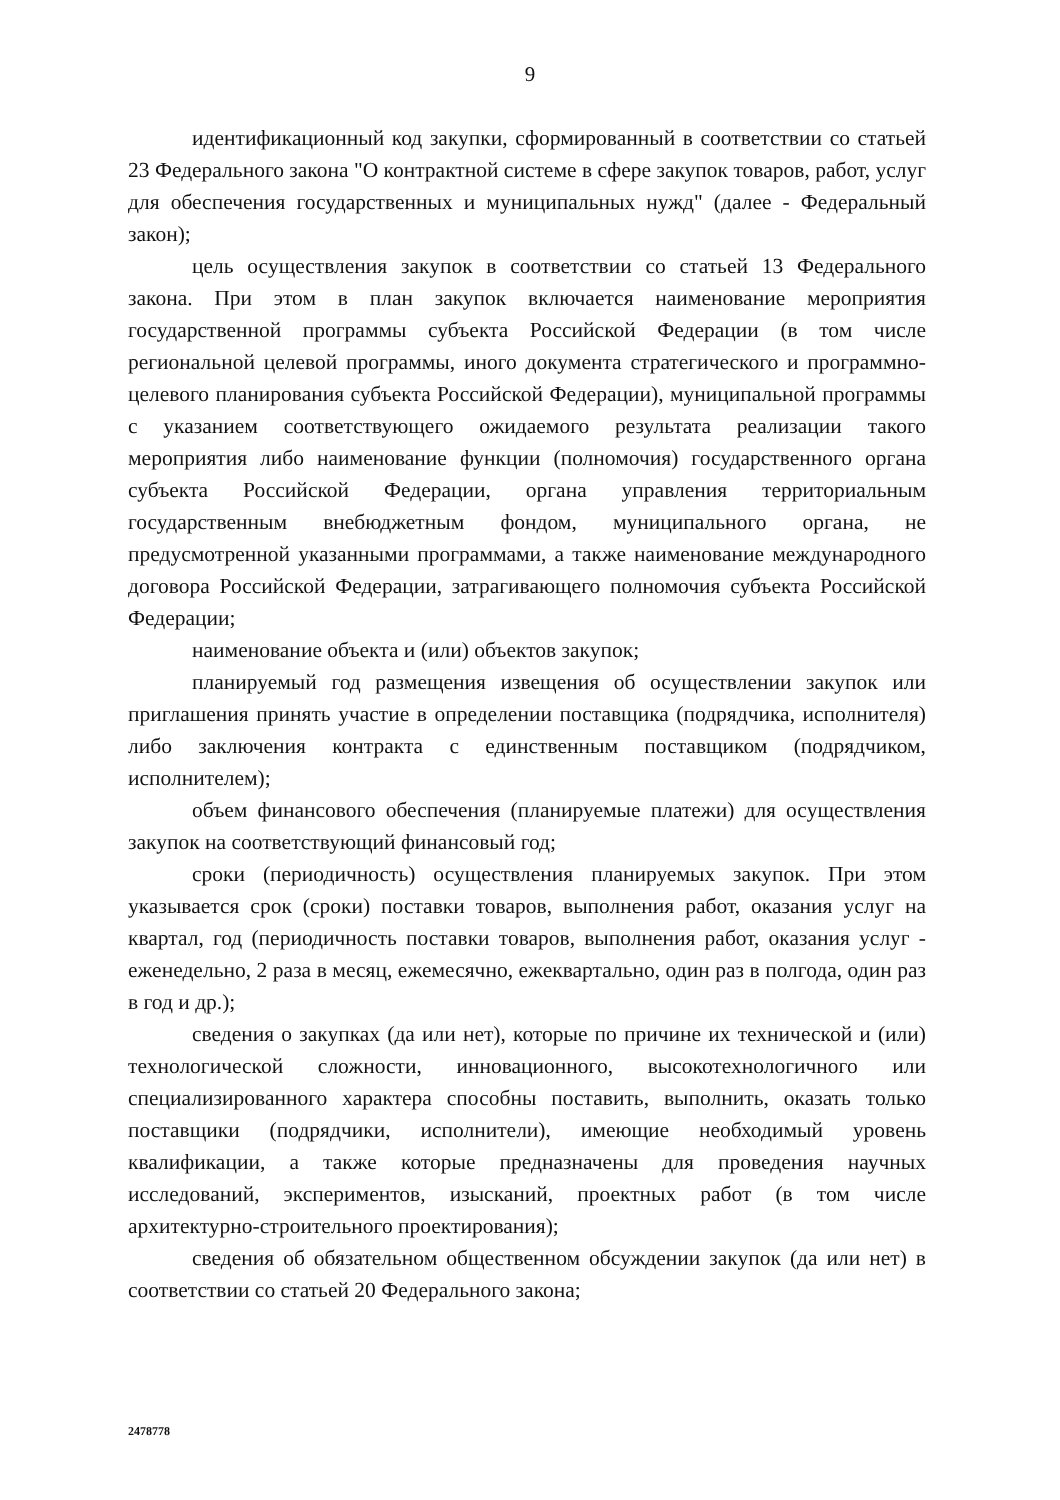9
идентификационный код закупки, сформированный в соответствии со статьей 23 Федерального закона "О контрактной системе в сфере закупок товаров, работ, услуг для обеспечения государственных и муниципальных нужд" (далее - Федеральный закон);
цель осуществления закупок в соответствии со статьей 13 Федерального закона. При этом в план закупок включается наименование мероприятия государственной программы субъекта Российской Федерации (в том числе региональной целевой программы, иного документа стратегического и программно-целевого планирования субъекта Российской Федерации), муниципальной программы с указанием соответствующего ожидаемого результата реализации такого мероприятия либо наименование функции (полномочия) государственного органа субъекта Российской Федерации, органа управления территориальным государственным внебюджетным фондом, муниципального органа, не предусмотренной указанными программами, а также наименование международного договора Российской Федерации, затрагивающего полномочия субъекта Российской Федерации;
наименование объекта и (или) объектов закупок;
планируемый год размещения извещения об осуществлении закупок или приглашения принять участие в определении поставщика (подрядчика, исполнителя) либо заключения контракта с единственным поставщиком (подрядчиком, исполнителем);
объем финансового обеспечения (планируемые платежи) для осуществления закупок на соответствующий финансовый год;
сроки (периодичность) осуществления планируемых закупок. При этом указывается срок (сроки) поставки товаров, выполнения работ, оказания услуг на квартал, год (периодичность поставки товаров, выполнения работ, оказания услуг - еженедельно, 2 раза в месяц, ежемесячно, ежеквартально, один раз в полгода, один раз в год и др.);
сведения о закупках (да или нет), которые по причине их технической и (или) технологической сложности, инновационного, высокотехнологичного или специализированного характера способны поставить, выполнить, оказать только поставщики (подрядчики, исполнители), имеющие необходимый уровень квалификации, а также которые предназначены для проведения научных исследований, экспериментов, изысканий, проектных работ (в том числе архитектурно-строительного проектирования);
сведения об обязательном общественном обсуждении закупок (да или нет) в соответствии со статьей 20 Федерального закона;
2478778